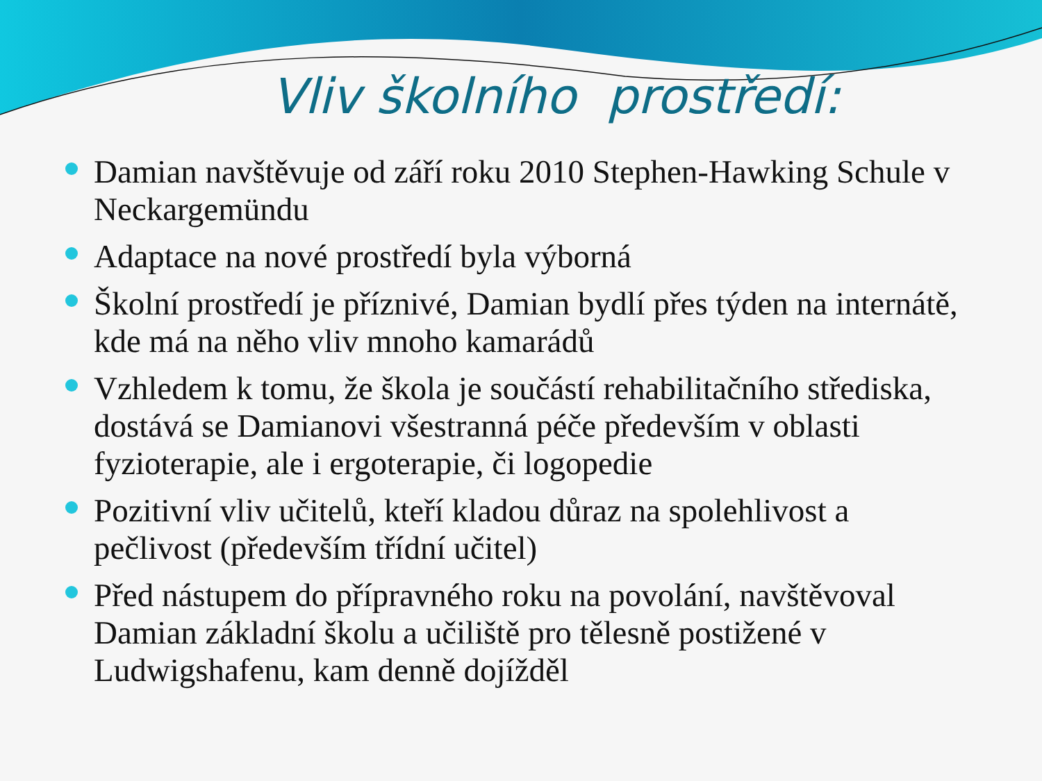Vliv školního prostředí:
Damian navštěvuje od září roku 2010 Stephen-Hawking Schule v Neckargemündu
Adaptace na nové prostředí byla výborná
Školní prostředí je příznivé, Damian bydlí přes týden na internátě, kde má na něho vliv mnoho kamarádů
Vzhledem k tomu, že škola je součástí rehabilitačního střediska, dostává se Damianovi všestranná péče především v oblasti fyzioterapie, ale i ergoterapie, či logopedie
Pozitivní vliv učitelů, kteří kladou důraz na spolehlivost a pečlivost (především třídní učitel)
Před nástupem do přípravného roku na povolání, navštěvoval Damian základní školu a učiliště pro tělesně postižené v Ludwigshafenu, kam denně dojížděl